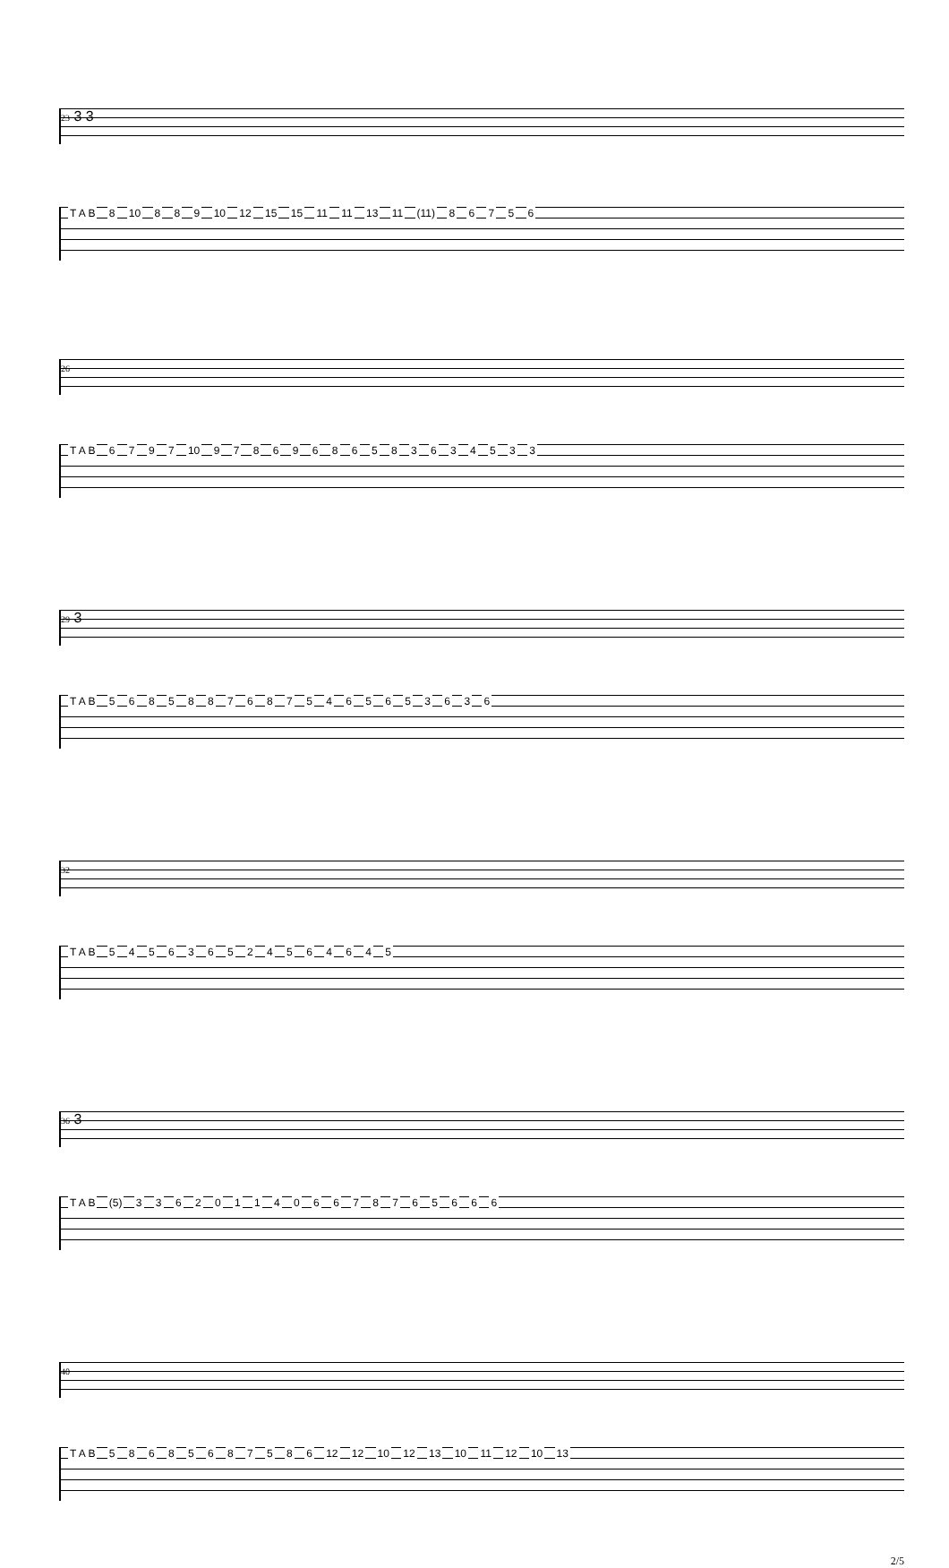23 3 3
T A B 8 10 8 8 9 10 12 15 15 11 11 13 11 (11) 8 6 7 5 6
26
T A B 6 7 9 7 10 9 7 8 6 9 6 8 6 5 8 3 6 3 4 5 3 3
29 3
T A B 5 6 8 5 8 8 7 6 8 7 5 4 6 5 6 5 3 6 3 6
32
T A B 5 4 5 6 3 6 5 2 4 5 6 4 6 4 5
36 3
T A B (5) 3 3 6 2 0 1 1 4 0 6 6 7 8 7 6 5 6 6 6
40
T A B 5 8 6 8 5 6 8 7 5 8 6 12 12 10 12 13 10 11 12 10 13
2/5